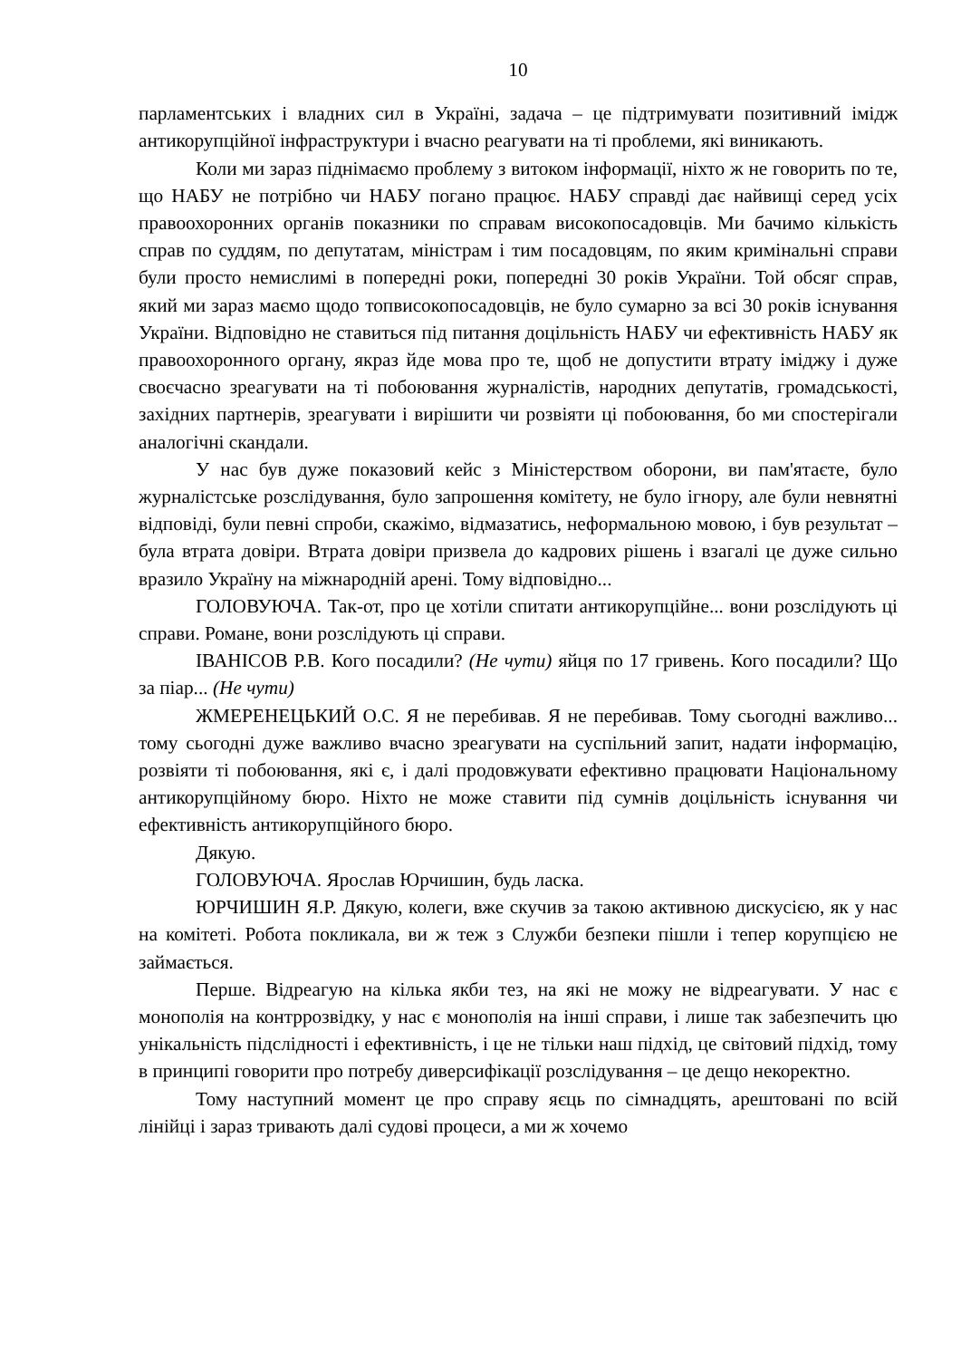10
парламентських і владних сил в Україні, задача – це підтримувати позитивний імідж антикорупційної інфраструктури і вчасно реагувати на ті проблеми, які виникають.
Коли ми зараз піднімаємо проблему з витоком інформації, ніхто ж не говорить по те, що НАБУ не потрібно чи НАБУ погано працює. НАБУ справді дає найвищі серед усіх правоохоронних органів показники по справам високопосадовців. Ми бачимо кількість справ по суддям, по депутатам, міністрам і тим посадовцям, по яким кримінальні справи були просто немислимі в попередні роки, попередні 30 років України. Той обсяг справ, який ми зараз маємо щодо топвисокопосадовців, не було сумарно за всі 30 років існування України. Відповідно не ставиться під питання доцільність НАБУ чи ефективність НАБУ як правоохоронного органу, якраз йде мова про те, щоб не допустити втрату іміджу і дуже своєчасно зреагувати на ті побоювання журналістів, народних депутатів, громадськості, західних партнерів, зреагувати і вирішити чи розвіяти ці побоювання, бо ми спостерігали аналогічні скандали.
У нас був дуже показовий кейс з Міністерством оборони, ви пам'ятаєте, було журналістське розслідування, було запрошення комітету, не було ігнору, але були невнятні відповіді, були певні спроби, скажімо, відмазатись, неформальною мовою, і був результат – була втрата довіри. Втрата довіри призвела до кадрових рішень і взагалі це дуже сильно вразило Україну на міжнародній арені. Тому відповідно...
ГОЛОВУЮЧА. Так-от, про це хотіли спитати антикорупційне... вони розслідують ці справи. Романе, вони розслідують ці справи.
ІВАНІСОВ Р.В. Кого посадили? (Не чути) яйця по 17 гривень. Кого посадили? Що за піар... (Не чути)
ЖМЕРЕНЕЦЬКИЙ О.С. Я не перебивав. Я не перебивав. Тому сьогодні важливо... тому сьогодні дуже важливо вчасно зреагувати на суспільний запит, надати інформацію, розвіяти ті побоювання, які є, і далі продовжувати ефективно працювати Національному антикорупційному бюро. Ніхто не може ставити під сумнів доцільність існування чи ефективність антикорупційного бюро.
Дякую.
ГОЛОВУЮЧА. Ярослав Юрчишин, будь ласка.
ЮРЧИШИН Я.Р. Дякую, колеги, вже скучив за такою активною дискусією, як у нас на комітеті. Робота покликала, ви ж теж з Служби безпеки пішли і тепер корупцією не займається.
Перше. Відреагую на кілька якби тез, на які не можу не відреагувати. У нас є монополія на контррозвідку, у нас є монополія на інші справи, і лише так забезпечить цю унікальність підслідності і ефективність, і це не тільки наш підхід, це світовий підхід, тому в принципі говорити про потребу диверсифікації розслідування – це дещо некоректно.
Тому наступний момент це про справу яєць по сімнадцять, арештовані по всій лінійці і зараз тривають далі судові процеси, а ми ж хочемо